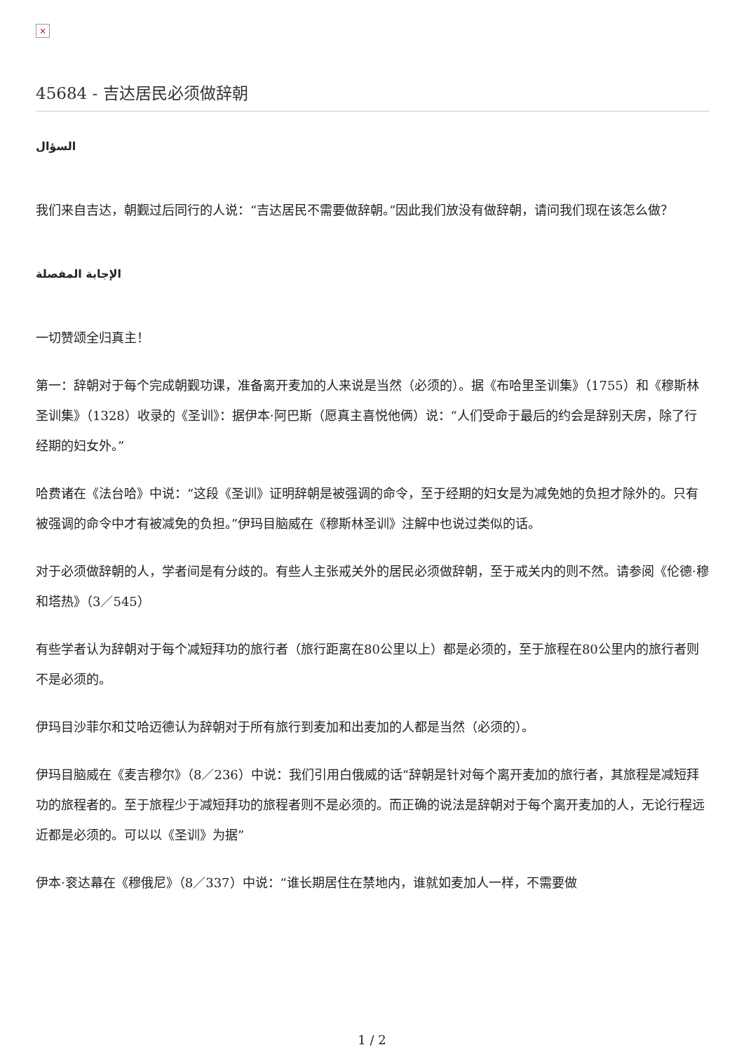×
45684 - 吉达居民必须做辞朝
السؤال
我们来自吉达，朝觐过后同行的人说：“吉达居民不需要做辞朝。”因此我们放没有做辞朝，请问我们现在该怎么做？
الإجابة المفصلة
一切赞颂全归真主！
第一：辞朝对于每个完成朝觐功课，准备离开麦加的人来说是当然（必须的）。据《布哈里圣训集》（1755）和《穆斯林圣训集》（1328）收录的《圣训》：据伊本·阿巴斯（愿真主喜悦他俩）说：“人们受命于最后的约会是辞别天房，除了行经期的妇女外。”
哈费诸在《法台哈》中说：“这段《圣训》证明辞朝是被强调的命令，至于经期的妇女是为减免她的负担才除外的。只有被强调的命令中才有被减免的负担。”伊玛目脑威在《穆斯林圣训》注解中也说过类似的话。
对于必须做辞朝的人，学者间是有分歧的。有些人主张戒关外的居民必须做辞朝，至于戒关内的则不然。请参阅《伦德·穆和塔热》（3／545）
有些学者认为辞朝对于每个减短拜功的旅行者（旅行距离在80公里以上）都是必须的，至于旅程在80公里内的旅行者则不是必须的。
伊玛目沙菲尔和艾哈迈德认为辞朝对于所有旅行到麦加和出麦加的人都是当然（必须的）。
伊玛目脑威在《麦吉穆尔》（8／236）中说：我们引用白俄威的话“辞朝是针对每个离开麦加的旅行者，其旅程是减短拜功的旅程者的。至于旅程少于减短拜功的旅程者则不是必须的。而正确的说法是辞朝对于每个离开麦加的人，无论行程远近都是必须的。可以以《圣训》为据”
伊本·衮达幕在《穆俄尼》（8／337）中说：“谁长期居住在禁地内，谁就如麦加人一样，不需要做
1 / 2